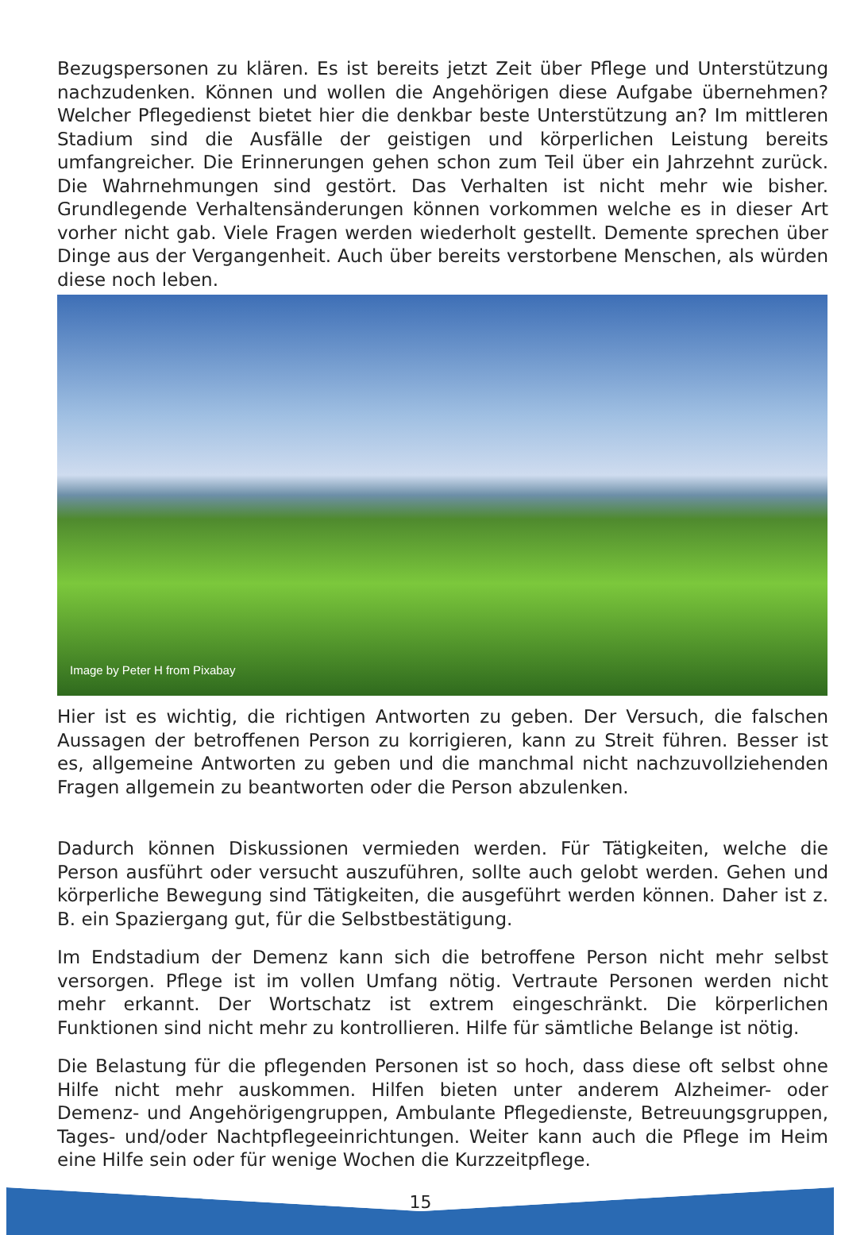Bezugspersonen zu klären. Es ist bereits jetzt Zeit über Pflege und Unterstützung nachzudenken. Können und wollen die Angehörigen diese Aufgabe übernehmen? Welcher Pflegedienst bietet hier die denkbar beste Unterstützung an? Im mittleren Stadium sind die Ausfälle der geistigen und körperlichen Leistung bereits umfangreicher. Die Erinnerungen gehen schon zum Teil über ein Jahrzehnt zurück. Die Wahrnehmungen sind gestört. Das Verhalten ist nicht mehr wie bisher. Grundlegende Verhaltensänderungen können vorkommen welche es in dieser Art vorher nicht gab. Viele Fragen werden wiederholt gestellt. Demente sprechen über Dinge aus der Vergangenheit. Auch über bereits verstorbene Menschen, als würden diese noch leben.
Image by Peter H from Pixabay
Hier ist es wichtig, die richtigen Antworten zu geben. Der Versuch, die falschen Aussagen der betroffenen Person zu korrigieren, kann zu Streit führen. Besser ist es, allgemeine Antworten zu geben und die manchmal nicht nachzuvollziehenden Fragen allgemein zu beantworten oder die Person abzulenken.
Dadurch können Diskussionen vermieden werden. Für Tätigkeiten, welche die Person ausführt oder versucht auszuführen, sollte auch gelobt werden. Gehen und körperliche Bewegung sind Tätigkeiten, die ausgeführt werden können. Daher ist z. B. ein Spaziergang gut, für die Selbstbestätigung.
Im Endstadium der Demenz kann sich die betroffene Person nicht mehr selbst versorgen. Pflege ist im vollen Umfang nötig. Vertraute Personen werden nicht mehr erkannt. Der Wortschatz ist extrem eingeschränkt. Die körperlichen Funktionen sind nicht mehr zu kontrollieren. Hilfe für sämtliche Belange ist nötig.
Die Belastung für die pflegenden Personen ist so hoch, dass diese oft selbst ohne Hilfe nicht mehr auskommen. Hilfen bieten unter anderem Alzheimer- oder Demenz- und Angehörigengruppen, Ambulante Pflegedienste, Betreuungsgruppen, Tages- und/oder Nachtpflegeeinrichtungen. Weiter kann auch die Pflege im Heim eine Hilfe sein oder für wenige Wochen die Kurzzeitpflege.
15